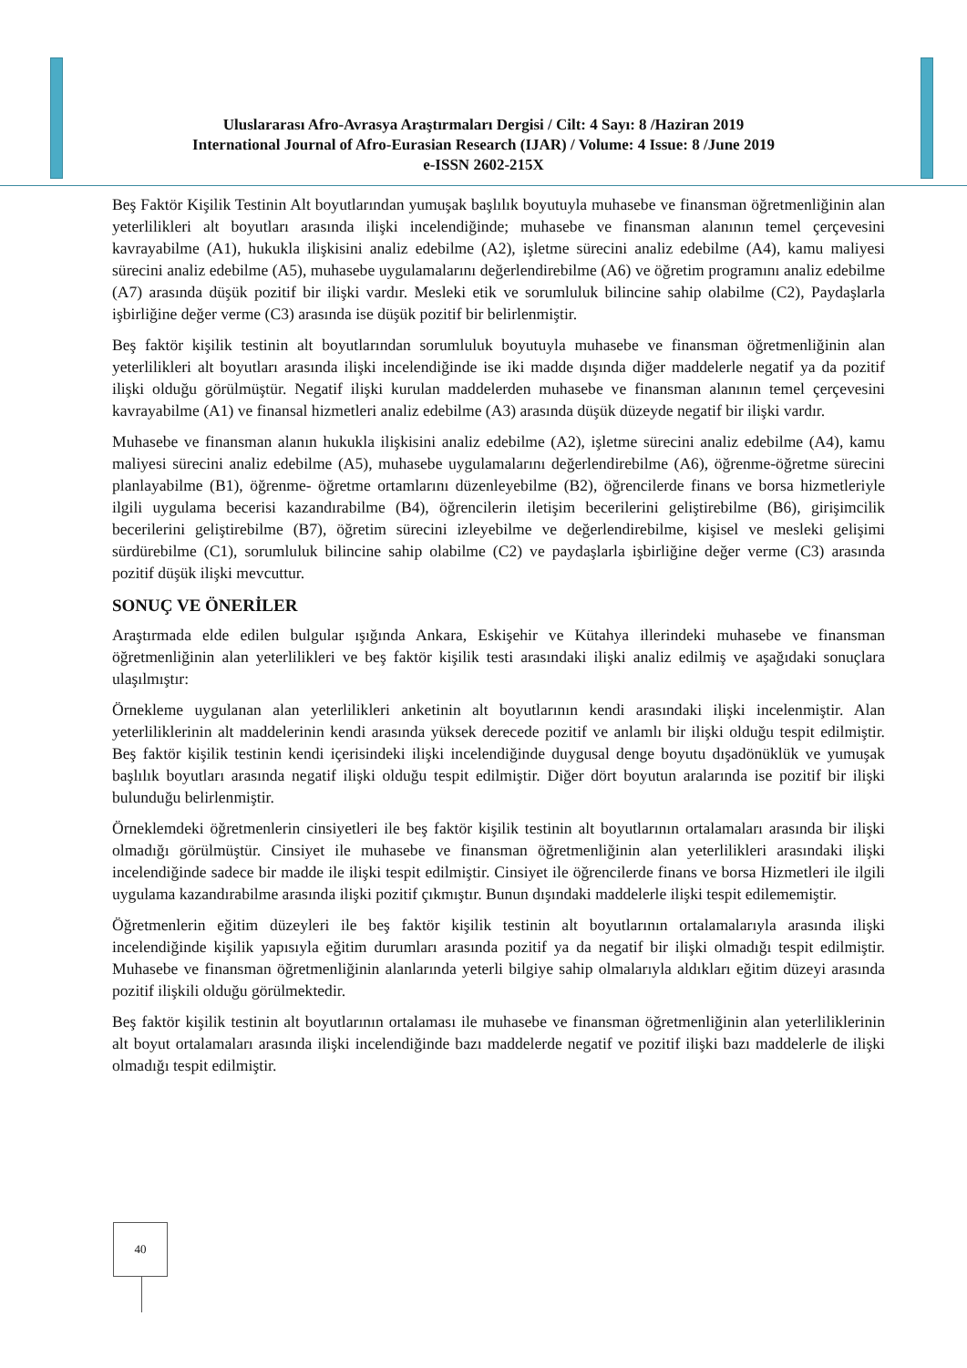Uluslararası Afro-Avrasya Araştırmaları Dergisi / Cilt: 4 Sayı: 8 /Haziran 2019
International Journal of Afro-Eurasian Research (IJAR) / Volume: 4 Issue: 8 /June 2019
e-ISSN 2602-215X
Beş Faktör Kişilik Testinin Alt boyutlarından yumuşak başlılık boyutuyla muhasebe ve finansman öğretmenliğinin alan yeterlilikleri alt boyutları arasında ilişki incelendiğinde; muhasebe ve finansman alanının temel çerçevesini kavrayabilme (A1), hukukla ilişkisini analiz edebilme (A2), işletme sürecini analiz edebilme (A4), kamu maliyesi sürecini analiz edebilme (A5), muhasebe uygulamalarını değerlendirebilme (A6) ve öğretim programını analiz edebilme (A7) arasında düşük pozitif bir ilişki vardır. Mesleki etik ve sorumluluk bilincine sahip olabilme (C2), Paydaşlarla işbirliğine değer verme (C3) arasında ise düşük pozitif bir belirlenmiştir.
Beş faktör kişilik testinin alt boyutlarından sorumluluk boyutuyla muhasebe ve finansman öğretmenliğinin alan yeterlilikleri alt boyutları arasında ilişki incelendiğinde ise iki madde dışında diğer maddelerle negatif ya da pozitif ilişki olduğu görülmüştür. Negatif ilişki kurulan maddelerden muhasebe ve finansman alanının temel çerçevesini kavrayabilme (A1) ve finansal hizmetleri analiz edebilme (A3) arasında düşük düzeyde negatif bir ilişki vardır.
Muhasebe ve finansman alanın hukukla ilişkisini analiz edebilme (A2), işletme sürecini analiz edebilme (A4), kamu maliyesi sürecini analiz edebilme (A5), muhasebe uygulamalarını değerlendirebilme (A6), öğrenme-öğretme sürecini planlayabilme (B1), öğrenme- öğretme ortamlarını düzenleyebilme (B2), öğrencilerde finans ve borsa hizmetleriyle ilgili uygulama becerisi kazandırabilme (B4), öğrencilerin iletişim becerilerini geliştirebilme (B6), girişimcilik becerilerini geliştirebilme (B7), öğretim sürecini izleyebilme ve değerlendirebilme, kişisel ve mesleki gelişimi sürdürebilme (C1), sorumluluk bilincine sahip olabilme (C2) ve paydaşlarla işbirliğine değer verme (C3) arasında pozitif düşük ilişki mevcuttur.
SONUÇ VE ÖNERİLER
Araştırmada elde edilen bulgular ışığında Ankara, Eskişehir ve Kütahya illerindeki muhasebe ve finansman öğretmenliğinin alan yeterlilikleri ve beş faktör kişilik testi arasındaki ilişki analiz edilmiş ve aşağıdaki sonuçlara ulaşılmıştır:
Örnekleme uygulanan alan yeterlilikleri anketinin alt boyutlarının kendi arasındaki ilişki incelenmiştir. Alan yeterliliklerinin alt maddelerinin kendi arasında yüksek derecede pozitif ve anlamlı bir ilişki olduğu tespit edilmiştir. Beş faktör kişilik testinin kendi içerisindeki ilişki incelendiğinde duygusal denge boyutu dışadönüklük ve yumuşak başlılık boyutları arasında negatif ilişki olduğu tespit edilmiştir. Diğer dört boyutun aralarında ise pozitif bir ilişki bulunduğu belirlenmiştir.
Örneklemdeki öğretmenlerin cinsiyetleri ile beş faktör kişilik testinin alt boyutlarının ortalamaları arasında bir ilişki olmadığı görülmüştür. Cinsiyet ile muhasebe ve finansman öğretmenliğinin alan yeterlilikleri arasındaki ilişki incelendiğinde sadece bir madde ile ilişki tespit edilmiştir. Cinsiyet ile öğrencilerde finans ve borsa Hizmetleri ile ilgili uygulama kazandırabilme arasında ilişki pozitif çıkmıştır. Bunun dışındaki maddelerle ilişki tespit edilememiştir.
Öğretmenlerin eğitim düzeyleri ile beş faktör kişilik testinin alt boyutlarının ortalamalarıyla arasında ilişki incelendiğinde kişilik yapısıyla eğitim durumları arasında pozitif ya da negatif bir ilişki olmadığı tespit edilmiştir. Muhasebe ve finansman öğretmenliğinin alanlarında yeterli bilgiye sahip olmalarıyla aldıkları eğitim düzeyi arasında pozitif ilişkili olduğu görülmektedir.
Beş faktör kişilik testinin alt boyutlarının ortalaması ile muhasebe ve finansman öğretmenliğinin alan yeterliliklerinin alt boyut ortalamaları arasında ilişki incelendiğinde bazı maddelerde negatif ve pozitif ilişki bazı maddelerle de ilişki olmadığı tespit edilmiştir.
40